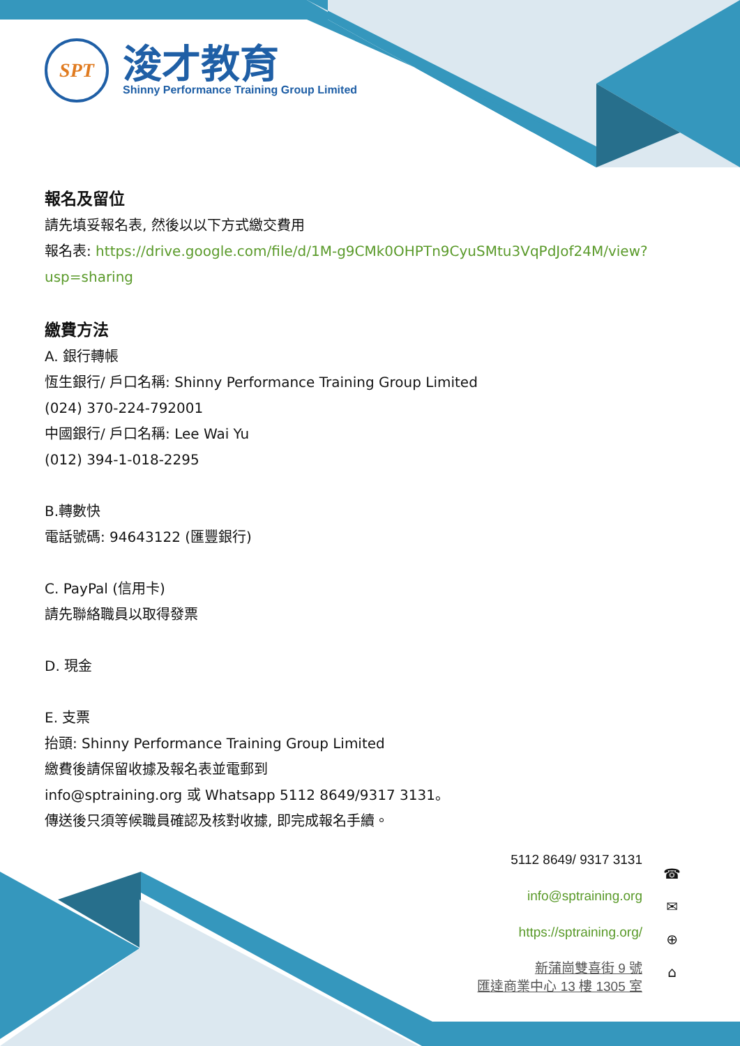SPT
浚才教育
Shinny Performance Training Group Limited
報名及留位
請先填妥報名表, 然後以以下方式繳交費用
報名表: https://drive.google.com/file/d/1M-g9CMk0OHPTn9CyuSMtu3VqPdJof24M/view?usp=sharing
繳費方法
A. 銀行轉帳
恆生銀行/ 戶口名稱: Shinny Performance Training Group Limited
(024) 370-224-792001
中國銀行/ 戶口名稱: Lee Wai Yu
(012) 394-1-018-2295
B.轉數快
電話號碼: 94643122 (匯豐銀行)
C. PayPal (信用卡)
請先聯絡職員以取得發票
D. 現金
E. 支票
抬頭: Shinny Performance Training Group Limited
繳費後請保留收據及報名表並電郵到
info@sptraining.org 或 Whatsapp 5112 8649/9317 3131。
傳送後只須等候職員確認及核對收據, 即完成報名手續。
5112 8649/ 9317 3131
info@sptraining.org
https://sptraining.org/
新蒲崗雙喜街 9 號
匯達商業中心 13 樓 1305 室
☎
✉
⊕
⌂